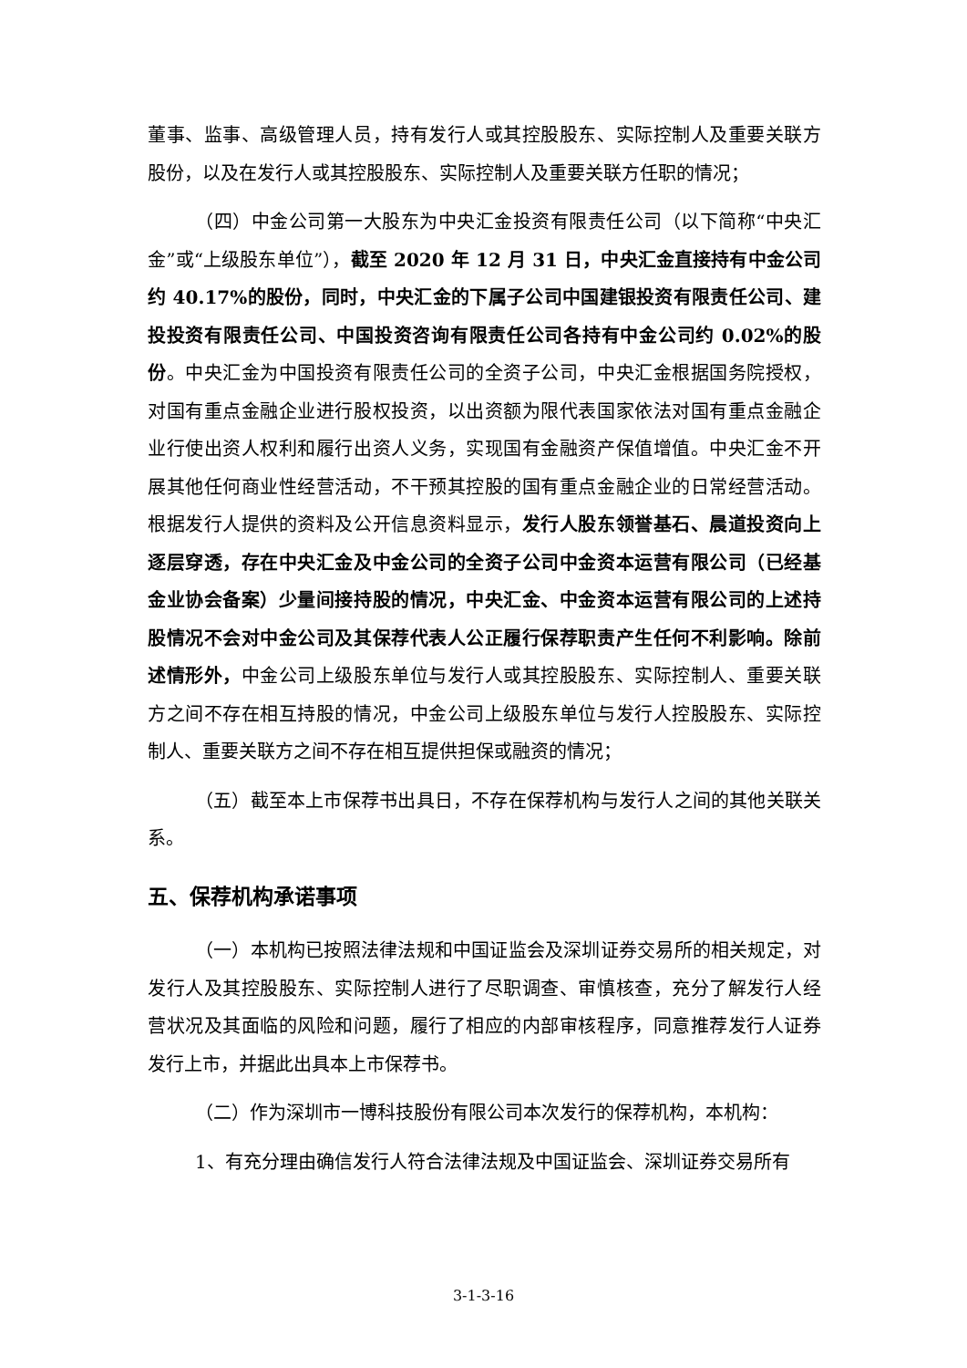董事、监事、高级管理人员，持有发行人或其控股股东、实际控制人及重要关联方股份，以及在发行人或其控股股东、实际控制人及重要关联方任职的情况；
（四）中金公司第一大股东为中央汇金投资有限责任公司（以下简称“中央汇金”或“上级股东单位”），截至 2020 年 12 月 31 日，中央汇金直接持有中金公司约 40.17%的股份，同时，中央汇金的下属子公司中国建银投资有限责任公司、建投投资有限责任公司、中国投资咨询有限责任公司各持有中金公司约 0.02%的股份。中央汇金为中国投资有限责任公司的全资子公司，中央汇金根据国务院授权，对国有重点金融企业进行股权投资，以出资额为限代表国家依法对国有重点金融企业行使出资人权利和履行出资人义务，实现国有金融资产保值增值。中央汇金不开展其他任何商业性经营活动，不干预其控股的国有重点金融企业的日常经营活动。根据发行人提供的资料及公开信息资料显示，发行人股东领誉基石、晨道投资向上逐层穿透，存在中央汇金及中金公司的全资子公司中金资本运营有限公司（已经基金业协会备案）少量间接持股的情况，中央汇金、中金资本运营有限公司的上述持股情况不会对中金公司及其保荐代表人公正履行保荐职责产生任何不利影响。除前述情形外，中金公司上级股东单位与发行人或其控股股东、实际控制人、重要关联方之间不存在相互持股的情况，中金公司上级股东单位与发行人控股股东、实际控制人、重要关联方之间不存在相互提供担保或融资的情况；
（五）截至本上市保荐书出具日，不存在保荐机构与发行人之间的其他关联关系。
五、保荐机构承诺事项
（一）本机构已按照法律法规和中国证监会及深圳证券交易所的相关规定，对发行人及其控股股东、实际控制人进行了尽职调查、审慎核查，充分了解发行人经营状况及其面临的风险和问题，履行了相应的内部审核程序，同意推荐发行人证券发行上市，并据此出具本上市保荐书。
（二）作为深圳市一博科技股份有限公司本次发行的保荐机构，本机构：
1、有充分理由确信发行人符合法律法规及中国证监会、深圳证券交易所有
3-1-3-16